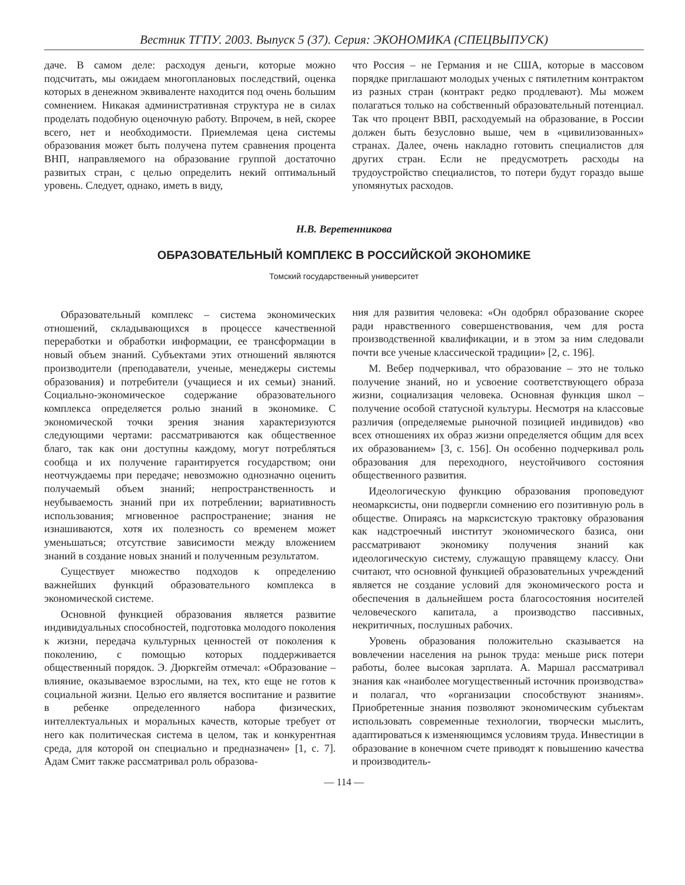Вестник ТГПУ. 2003. Выпуск 5 (37). Серия: ЭКОНОМИКА (СПЕЦВЫПУСК)
даче. В самом деле: расходуя деньги, которые можно подсчитать, мы ожидаем многоплановых последствий, оценка которых в денежном эквиваленте находится под очень большим сомнением. Никакая административная структура не в силах проделать подобную оценочную работу. Впрочем, в ней, скорее всего, нет и необходимости. Приемлемая цена системы образования может быть получена путем сравнения процента ВНП, направляемого на образование группой достаточно развитых стран, с целью определить некий оптимальный уровень. Следует, однако, иметь в виду,
что Россия – не Германия и не США, которые в массовом порядке приглашают молодых ученых с пятилетним контрактом из разных стран (контракт редко продлевают). Мы можем полагаться только на собственный образовательный потенциал. Так что процент ВВП, расходуемый на образование, в России должен быть безусловно выше, чем в «цивилизованных» странах. Далее, очень накладно готовить специалистов для других стран. Если не предусмотреть расходы на трудоустройство специалистов, то потери будут гораздо выше упомянутых расходов.
Н.В. Веретенникова
ОБРАЗОВАТЕЛЬНЫЙ КОМПЛЕКС В РОССИЙСКОЙ ЭКОНОМИКЕ
Томский государственный университет
Образовательный комплекс – система экономических отношений, складывающихся в процессе качественной переработки и обработки информации, ее трансформации в новый объем знаний. Субъектами этих отношений являются производители (преподаватели, ученые, менеджеры системы образования) и потребители (учащиеся и их семьи) знаний. Социально-экономическое содержание образовательного комплекса определяется ролью знаний в экономике. С экономической точки зрения знания характеризуются следующими чертами: рассматриваются как общественное благо, так как они доступны каждому, могут потребляться сообща и их получение гарантируется государством; они неотчуждаемы при передаче; невозможно однозначно оценить получаемый объем знаний; непространственность и неубываемость знаний при их потреблении; вариативность использования; мгновенное распространение; знания не изнашиваются, хотя их полезность со временем может уменьшаться; отсутствие зависимости между вложением знаний в создание новых знаний и полученным результатом.
Существует множество подходов к определению важнейших функций образовательного комплекса в экономической системе.
Основной функцией образования является развитие индивидуальных способностей, подготовка молодого поколения к жизни, передача культурных ценностей от поколения к поколению, с помощью которых поддерживается общественный порядок. Э. Дюркгейм отмечал: «Образование – влияние, оказываемое взрослыми, на тех, кто еще не готов к социальной жизни. Целью его является воспитание и развитие в ребенке определенного набора физических, интеллектуальных и моральных качеств, которые требует от него как политическая система в целом, так и конкурентная среда, для которой он специально и предназначен» [1, с. 7]. Адам Смит также рассматривал роль образова-
ния для развития человека: «Он одобрял образование скорее ради нравственного совершенствования, чем для роста производственной квалификации, и в этом за ним следовали почти все ученые классической традиции» [2, с. 196].
М. Вебер подчеркивал, что образование – это не только получение знаний, но и усвоение соответствующего образа жизни, социализация человека. Основная функция школ – получение особой статусной культуры. Несмотря на классовые различия (определяемые рыночной позицией индивидов) «во всех отношениях их образ жизни определяется общим для всех их образованием» [3, с. 156]. Он особенно подчеркивал роль образования для переходного, неустойчивого состояния общественного развития.
Идеологическую функцию образования проповедуют неомарксисты, они подвергли сомнению его позитивную роль в обществе. Опираясь на марксистскую трактовку образования как надстроечный институт экономического базиса, они рассматривают экономику получения знаний как идеологическую систему, служащую правящему классу. Они считают, что основной функцией образовательных учреждений является не создание условий для экономического роста и обеспечения в дальнейшем роста благосостояния носителей человеческого капитала, а производство пассивных, некритичных, послушных рабочих.
Уровень образования положительно сказывается на вовлечении населения на рынок труда: меньше риск потери работы, более высокая зарплата. А. Маршал рассматривал знания как «наиболее могущественный источник производства» и полагал, что «организации способствуют знаниям». Приобретенные знания позволяют экономическим субъектам использовать современные технологии, творчески мыслить, адаптироваться к изменяющимся условиям труда. Инвестиции в образование в конечном счете приводят к повышению качества и производитель-
— 114 —